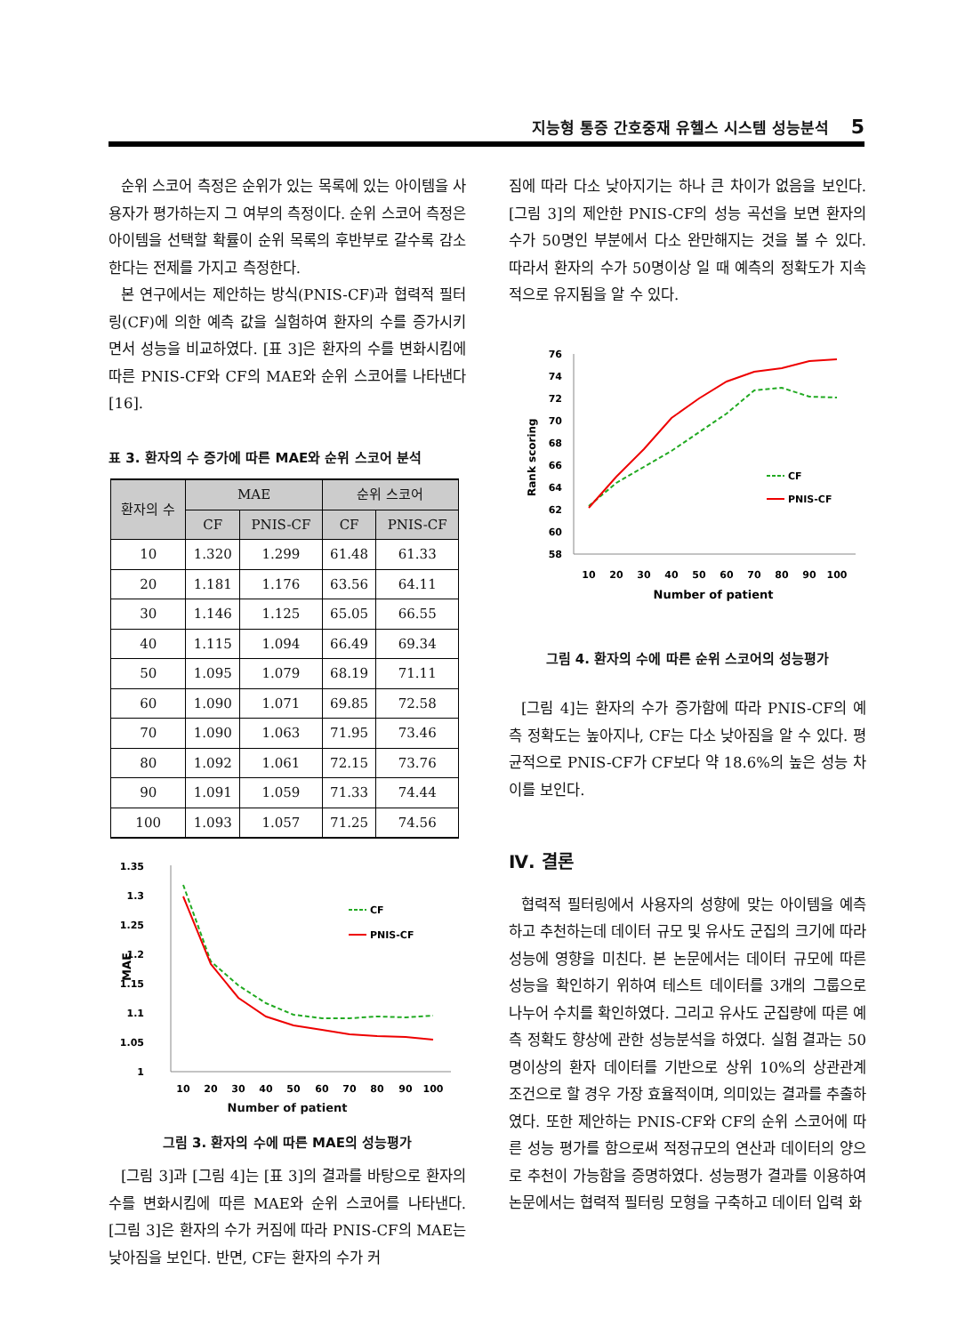지능형 통증 간호중재 유헬스 시스템 성능분석 5
순위 스코어 측정은 순위가 있는 목록에 있는 아이템을 사용자가 평가하는지 그 여부의 측정이다. 순위 스코어 측정은 아이템을 선택할 확률이 순위 목록의 후반부로 갈수록 감소한다는 전제를 가지고 측정한다.
본 연구에서는 제안하는 방식(PNIS-CF)과 협력적 필터링(CF)에 의한 예측 값을 실험하여 환자의 수를 증가시키면서 성능을 비교하였다. [표 3]은 환자의 수를 변화시킴에 따른 PNIS-CF와 CF의 MAE와 순위 스코어를 나타낸다[16].
표 3. 환자의 수 증가에 따른 MAE와 순위 스코어 분석
| 환자의 수 | MAE | | 순위 스코어 | |
| --- | --- | --- | --- | --- |
| | CF | PNIS-CF | CF | PNIS-CF |
| 10 | 1.320 | 1.299 | 61.48 | 61.33 |
| 20 | 1.181 | 1.176 | 63.56 | 64.11 |
| 30 | 1.146 | 1.125 | 65.05 | 66.55 |
| 40 | 1.115 | 1.094 | 66.49 | 69.34 |
| 50 | 1.095 | 1.079 | 68.19 | 71.11 |
| 60 | 1.090 | 1.071 | 69.85 | 72.58 |
| 70 | 1.090 | 1.063 | 71.95 | 73.46 |
| 80 | 1.092 | 1.061 | 72.15 | 73.76 |
| 90 | 1.091 | 1.059 | 71.33 | 74.44 |
| 100 | 1.093 | 1.057 | 71.25 | 74.56 |
1.35
1.3
1.25
1.2
1.15
1.1
1.05
1
MAE
10
20
30
40
50
60
70
80
90
100
CF
PNIS-CF
Number of patient
그림 3. 환자의 수에 따른 MAE의 성능평가
[그림 3]과 [그림 4]는 [표 3]의 결과를 바탕으로 환자의 수를 변화시킴에 따른 MAE와 순위 스코어를 나타낸다. [그림 3]은 환자의 수가 커짐에 따라 PNIS-CF의 MAE는 낮아짐을 보인다. 반면, CF는 환자의 수가 커
짐에 따라 다소 낮아지기는 하나 큰 차이가 없음을 보인다. [그림 3]의 제안한 PNIS-CF의 성능 곡선을 보면 환자의 수가 50명인 부분에서 다소 완만해지는 것을 볼 수 있다. 따라서 환자의 수가 50명이상 일 때 예측의 정확도가 지속적으로 유지됨을 알 수 있다.
76
74
72
70
68
66
64
62
60
58
Rank scoring
10
20
30
40
50
60
70
80
90
100
Number of patient
CF
PNIS-CF
그림 4. 환자의 수에 따른 순위 스코어의 성능평가
[그림 4]는 환자의 수가 증가함에 따라 PNIS-CF의 예측 정확도는 높아지나, CF는 다소 낮아짐을 알 수 있다. 평균적으로 PNIS-CF가 CF보다 약 18.6%의 높은 성능 차이를 보인다.
Ⅳ. 결론
협력적 필터링에서 사용자의 성향에 맞는 아이템을 예측하고 추천하는데 데이터 규모 및 유사도 군집의 크기에 따라 성능에 영향을 미친다. 본 논문에서는 데이터 규모에 따른 성능을 확인하기 위하여 테스트 데이터를 3개의 그룹으로 나누어 수치를 확인하였다. 그리고 유사도 군집량에 따른 예측 정확도 향상에 관한 성능분석을 하였다. 실험 결과는 50명이상의 환자 데이터를 기반으로 상위 10%의 상관관계 조건으로 할 경우 가장 효율적이며, 의미있는 결과를 추출하였다. 또한 제안하는 PNIS-CF와 CF의 순위 스코어에 따른 성능 평가를 함으로써 적정규모의 연산과 데이터의 양으로 추천이 가능함을 증명하였다. 성능평가 결과를 이용하여 논문에서는 협력적 필터링 모형을 구축하고 데이터 입력 화